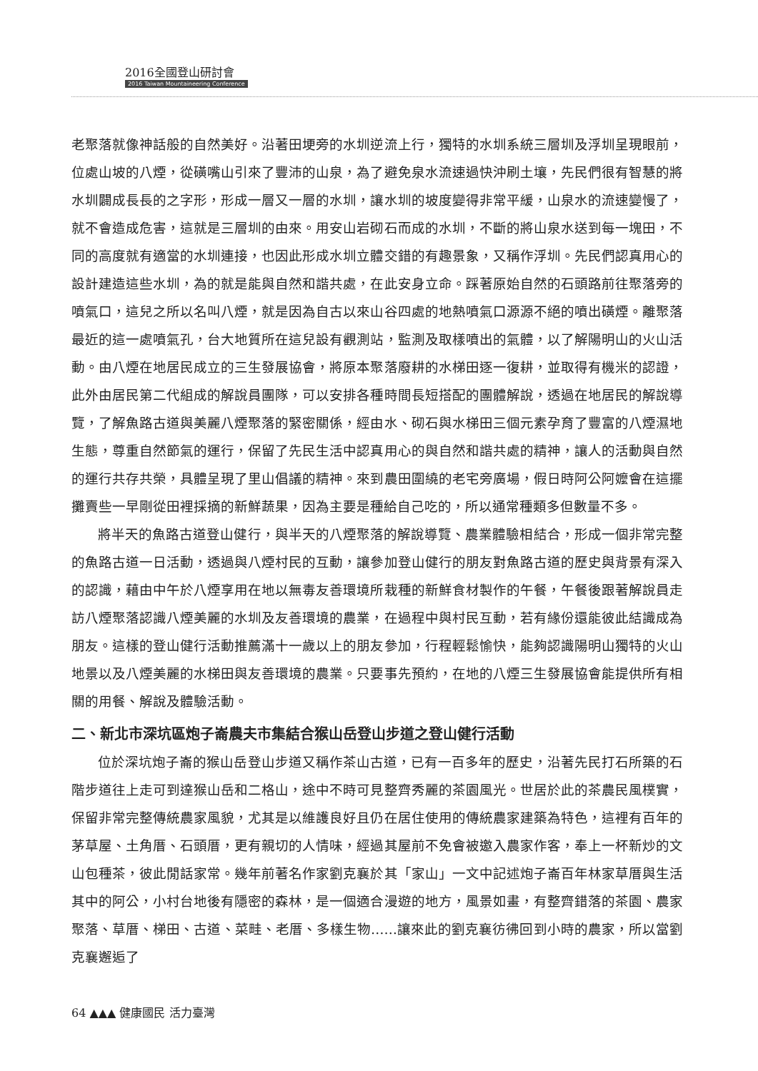2016全國登山研討會
2016 Taiwan Mountaineering Conference
老聚落就像神話般的自然美好。沿著田埂旁的水圳逆流上行，獨特的水圳系統三層圳及浮圳呈現眼前，位處山坡的八煙，從磺嘴山引來了豐沛的山泉，為了避免泉水流速過快沖刷土壤，先民們很有智慧的將水圳闢成長長的之字形，形成一層又一層的水圳，讓水圳的坡度變得非常平緩，山泉水的流速變慢了，就不會造成危害，這就是三層圳的由來。用安山岩砌石而成的水圳，不斷的將山泉水送到每一塊田，不同的高度就有適當的水圳連接，也因此形成水圳立體交錯的有趣景象，又稱作浮圳。先民們認真用心的設計建造這些水圳，為的就是能與自然和諧共處，在此安身立命。踩著原始自然的石頭路前往聚落旁的噴氣口，這兒之所以名叫八煙，就是因為自古以來山谷四處的地熱噴氣口源源不絕的噴出磺煙。離聚落最近的這一處噴氣孔，台大地質所在這兒設有觀測站，監測及取樣噴出的氣體，以了解陽明山的火山活動。由八煙在地居民成立的三生發展協會，將原本聚落廢耕的水梯田逐一復耕，並取得有機米的認證，此外由居民第二代組成的解說員團隊，可以安排各種時間長短搭配的團體解說，透過在地居民的解說導覽，了解魚路古道與美麗八煙聚落的緊密關係，經由水、砌石與水梯田三個元素孕育了豐富的八煙濕地生態，尊重自然節氣的運行，保留了先民生活中認真用心的與自然和諧共處的精神，讓人的活動與自然的運行共存共榮，具體呈現了里山倡議的精神。來到農田圍繞的老宅旁廣場，假日時阿公阿嬤會在這擺攤賣些一早剛從田裡採摘的新鮮蔬果，因為主要是種給自己吃的，所以通常種類多但數量不多。
將半天的魚路古道登山健行，與半天的八煙聚落的解說導覽、農業體驗相結合，形成一個非常完整的魚路古道一日活動，透過與八煙村民的互動，讓參加登山健行的朋友對魚路古道的歷史與背景有深入的認識，藉由中午於八煙享用在地以無毒友善環境所栽種的新鮮食材製作的午餐，午餐後跟著解說員走訪八煙聚落認識八煙美麗的水圳及友善環境的農業，在過程中與村民互動，若有緣份還能彼此結識成為朋友。這樣的登山健行活動推薦滿十一歲以上的朋友參加，行程輕鬆愉快，能夠認識陽明山獨特的火山地景以及八煙美麗的水梯田與友善環境的農業。只要事先預約，在地的八煙三生發展協會能提供所有相關的用餐、解說及體驗活動。
二、新北市深坑區炮子崙農夫市集結合猴山岳登山步道之登山健行活動
位於深坑炮子崙的猴山岳登山步道又稱作茶山古道，已有一百多年的歷史，沿著先民打石所築的石階步道往上走可到達猴山岳和二格山，途中不時可見整齊秀麗的茶園風光。世居於此的茶農民風樸實，保留非常完整傳統農家風貌，尤其是以維護良好且仍在居住使用的傳統農家建築為特色，這裡有百年的茅草屋、土角厝、石頭厝，更有親切的人情味，經過其屋前不免會被邀入農家作客，奉上一杯新炒的文山包種茶，彼此閒話家常。幾年前著名作家劉克襄於其「家山」一文中記述炮子崙百年林家草厝與生活其中的阿公，小村台地後有隱密的森林，是一個適合漫遊的地方，風景如畫，有整齊錯落的茶園、農家聚落、草厝、梯田、古道、菜畦、老厝、多樣生物……讓來此的劉克襄彷彿回到小時的農家，所以當劉克襄邂逅了
64 ▲▲▲ 健康國民 活力臺灣